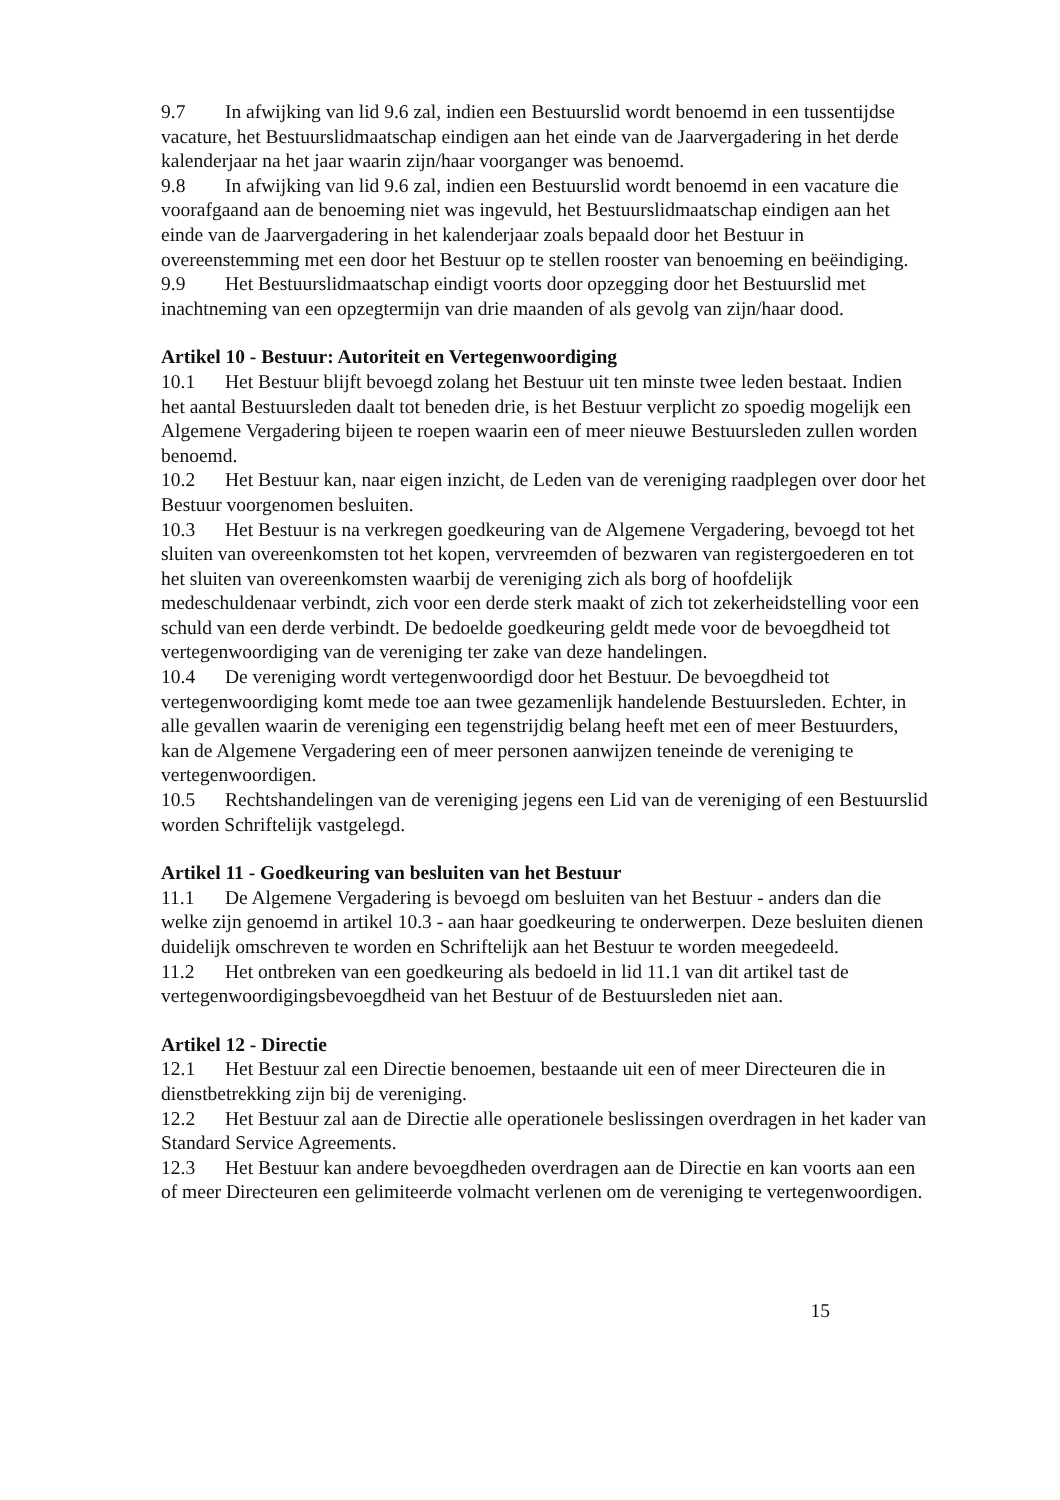9.7 In afwijking van lid 9.6 zal, indien een Bestuurslid wordt benoemd in een tussentijdse vacature, het Bestuurslidmaatschap eindigen aan het einde van de Jaarvergadering in het derde kalenderjaar na het jaar waarin zijn/haar voorganger was benoemd.
9.8 In afwijking van lid 9.6 zal, indien een Bestuurslid wordt benoemd in een vacature die voorafgaand aan de benoeming niet was ingevuld, het Bestuurslidmaatschap eindigen aan het einde van de Jaarvergadering in het kalenderjaar zoals bepaald door het Bestuur in overeenstemming met een door het Bestuur op te stellen rooster van benoeming en beëindiging.
9.9 Het Bestuurslidmaatschap eindigt voorts door opzegging door het Bestuurslid met inachtneming van een opzegtermijn van drie maanden of als gevolg van zijn/haar dood.
Artikel 10 - Bestuur: Autoriteit en Vertegenwoordiging
10.1 Het Bestuur blijft bevoegd zolang het Bestuur uit ten minste twee leden bestaat. Indien het aantal Bestuursleden daalt tot beneden drie, is het Bestuur verplicht zo spoedig mogelijk een Algemene Vergadering bijeen te roepen waarin een of meer nieuwe Bestuursleden zullen worden benoemd.
10.2 Het Bestuur kan, naar eigen inzicht, de Leden van de vereniging raadplegen over door het Bestuur voorgenomen besluiten.
10.3 Het Bestuur is na verkregen goedkeuring van de Algemene Vergadering, bevoegd tot het sluiten van overeenkomsten tot het kopen, vervreemden of bezwaren van registergoederen en tot het sluiten van overeenkomsten waarbij de vereniging zich als borg of hoofdelijk medeschuldenaar verbindt, zich voor een derde sterk maakt of zich tot zekerheidstelling voor een schuld van een derde verbindt. De bedoelde goedkeuring geldt mede voor de bevoegdheid tot vertegenwoordiging van de vereniging ter zake van deze handelingen.
10.4 De vereniging wordt vertegenwoordigd door het Bestuur. De bevoegdheid tot vertegenwoordiging komt mede toe aan twee gezamenlijk handelende Bestuursleden. Echter, in alle gevallen waarin de vereniging een tegenstrijdig belang heeft met een of meer Bestuurders, kan de Algemene Vergadering een of meer personen aanwijzen teneinde de vereniging te vertegenwoordigen.
10.5 Rechtshandelingen van de vereniging jegens een Lid van de vereniging of een Bestuurslid worden Schriftelijk vastgelegd.
Artikel 11 - Goedkeuring van besluiten van het Bestuur
11.1 De Algemene Vergadering is bevoegd om besluiten van het Bestuur - anders dan die welke zijn genoemd in artikel 10.3 - aan haar goedkeuring te onderwerpen. Deze besluiten dienen duidelijk omschreven te worden en Schriftelijk aan het Bestuur te worden meegedeeld.
11.2 Het ontbreken van een goedkeuring als bedoeld in lid 11.1 van dit artikel tast de vertegenwoordigingsbevoegdheid van het Bestuur of de Bestuursleden niet aan.
Artikel 12 - Directie
12.1 Het Bestuur zal een Directie benoemen, bestaande uit een of meer Directeuren die in dienstbetrekking zijn bij de vereniging.
12.2 Het Bestuur zal aan de Directie alle operationele beslissingen overdragen in het kader van Standard Service Agreements.
12.3 Het Bestuur kan andere bevoegdheden overdragen aan de Directie en kan voorts aan een of meer Directeuren een gelimiteerde volmacht verlenen om de vereniging te vertegenwoordigen.
15